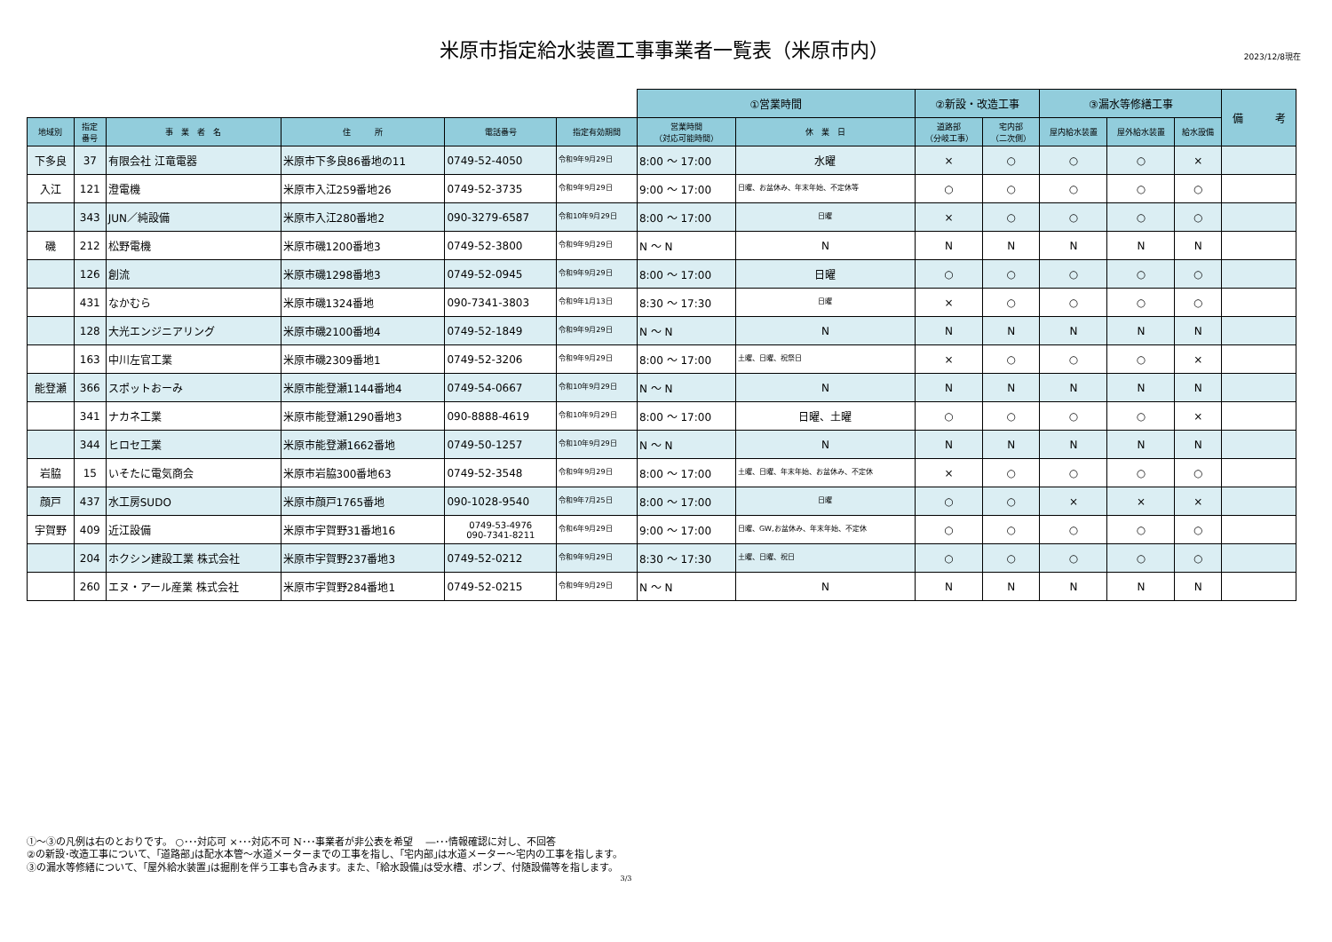米原市指定給水装置工事事業者一覧表（米原市内）
2023/12/8現在
| | | | | | | ①営業時間 | | ②新設・改造工事 | | ③漏水等修繕工事 | | | 備 考 |
| --- | --- | --- | --- | --- | --- | --- | --- | --- | --- | --- | --- | --- | --- |
| 地域別 | 指定 番号 | 事 業 者 名 | 住 所 | 電話番号 | 指定有効期間 | 営業時間 （対応可能時間） | 休 業 日 | 道路部 （分岐工事） | 宅内部 （二次側） | 屋内給水装置 | 屋外給水装置 | 給水設備 | |
| 下多良 | 37 | 有限会社 江竜電器 | 米原市下多良86番地の11 | 0749-52-4050 | 令和9年9月29日 | 8:00 ～ 17:00 | 水曜 | × | ○ | ○ | ○ | × | |
| 入江 | 121 | 澄電機 | 米原市入江259番地26 | 0749-52-3735 | 令和9年9月29日 | 9:00 ～ 17:00 | 日曜、お盆休み、年末年始、不定休等 | ○ | ○ | ○ | ○ | ○ | |
| | 343 | JUN／純設備 | 米原市入江280番地2 | 090-3279-6587 | 令和10年9月29日 | 8:00 ～ 17:00 | 日曜 | × | ○ | ○ | ○ | ○ | |
| 磯 | 212 | 松野電機 | 米原市磯1200番地3 | 0749-52-3800 | 令和9年9月29日 | N ～ N | N | N | N | N | N | N | |
| | 126 | 創流 | 米原市磯1298番地3 | 0749-52-0945 | 令和9年9月29日 | 8:00 ～ 17:00 | 日曜 | ○ | ○ | ○ | ○ | ○ | |
| | 431 | なかむら | 米原市磯1324番地 | 090-7341-3803 | 令和9年1月13日 | 8:30 ～ 17:30 | 日曜 | × | ○ | ○ | ○ | ○ | |
| | 128 | 大光エンジニアリング | 米原市磯2100番地4 | 0749-52-1849 | 令和9年9月29日 | N ～ N | N | N | N | N | N | N | |
| | 163 | 中川左官工業 | 米原市磯2309番地1 | 0749-52-3206 | 令和9年9月29日 | 8:00 ～ 17:00 | 土曜、日曜、祝祭日 | × | ○ | ○ | ○ | × | |
| 能登瀬 | 366 | スポットおーみ | 米原市能登瀬1144番地4 | 0749-54-0667 | 令和10年9月29日 | N ～ N | N | N | N | N | N | N | |
| | 341 | ナカネ工業 | 米原市能登瀬1290番地3 | 090-8888-4619 | 令和10年9月29日 | 8:00 ～ 17:00 | 日曜、土曜 | ○ | ○ | ○ | ○ | × | |
| | 344 | ヒロセ工業 | 米原市能登瀬1662番地 | 0749-50-1257 | 令和10年9月29日 | N ～ N | N | N | N | N | N | N | |
| 岩脇 | 15 | いそたに電気商会 | 米原市岩脇300番地63 | 0749-52-3548 | 令和9年9月29日 | 8:00 ～ 17:00 | 土曜、日曜、年末年始、お盆休み、不定休 | × | ○ | ○ | ○ | ○ | |
| 顔戸 | 437 | 水工房SUDO | 米原市顔戸1765番地 | 090-1028-9540 | 令和9年7月25日 | 8:00 ～ 17:00 | 日曜 | ○ | ○ | × | × | × | |
| 宇賀野 | 409 | 近江設備 | 米原市宇賀野31番地16 | 0749-53-4976 090-7341-8211 | 令和6年9月29日 | 9:00 ～ 17:00 | 日曜、GW,お盆休み、年末年始、不定休 | ○ | ○ | ○ | ○ | ○ | |
| | 204 | ホクシン建設工業 株式会社 | 米原市宇賀野237番地3 | 0749-52-0212 | 令和9年9月29日 | 8:30 ～ 17:30 | 土曜、日曜、祝日 | ○ | ○ | ○ | ○ | ○ | |
| | 260 | エヌ・アール産業 株式会社 | 米原市宇賀野284番地1 | 0749-52-0215 | 令和9年9月29日 | N ～ N | N | N | N | N | N | N | |
①～③の凡例は右のとおりです。 ○･･･対応可 ×･･･対応不可 N･･･事業者が非公表を希望 　―･･･情報確認に対し、不回答
②の新設･改造工事について、｢道路部｣は配水本管～水道メーターまでの工事を指し、｢宅内部｣は水道メーター～宅内の工事を指します。
③の漏水等修繕について、｢屋外給水装置｣は掘削を伴う工事も含みます。また、｢給水設備｣は受水槽、ポンプ、付随設備等を指します。
3/3